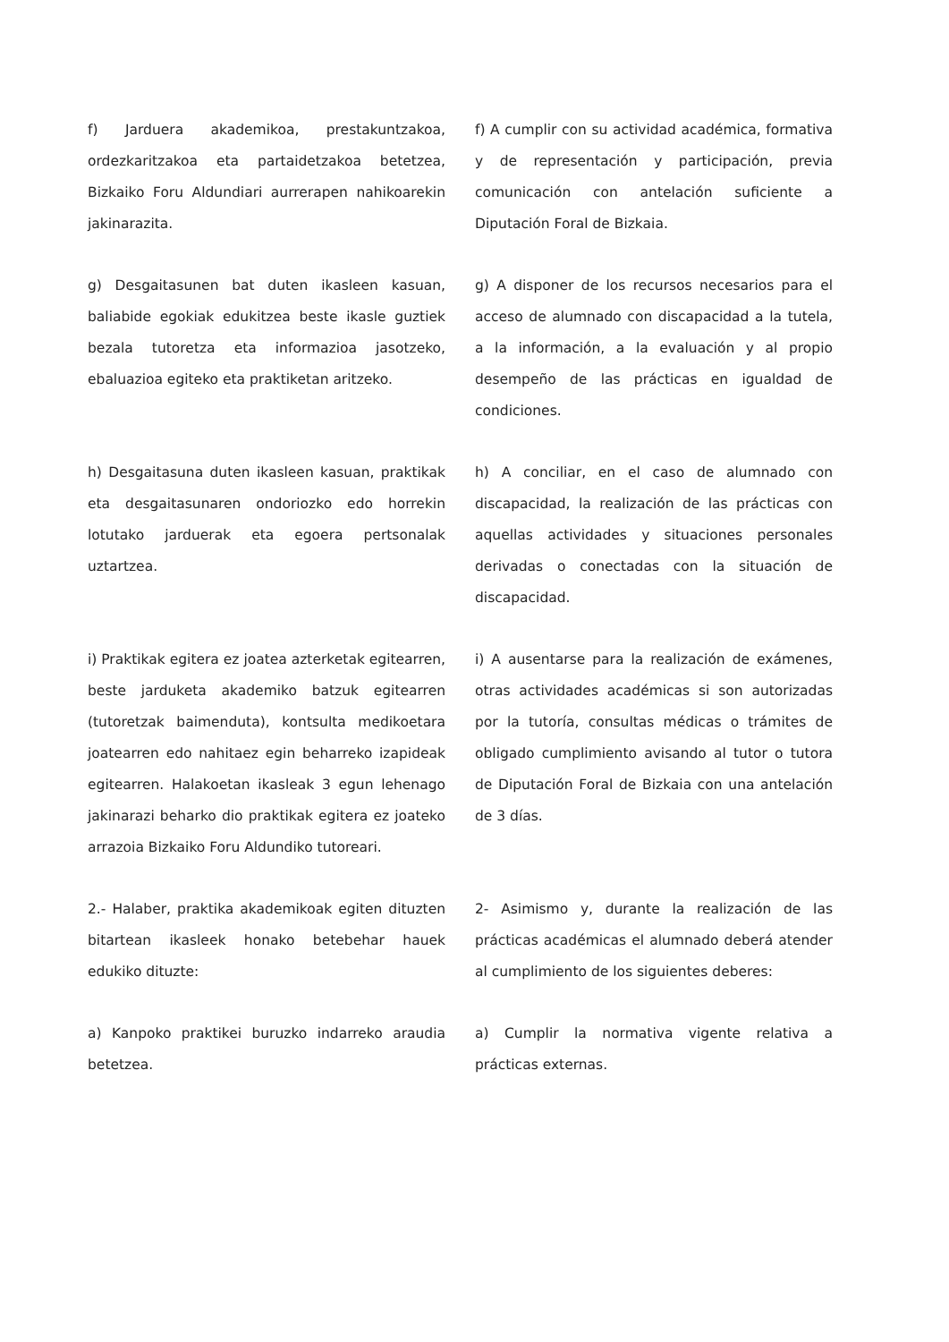f) Jarduera akademikoa, prestakuntzakoa, ordezkaritzakoa eta partaidetzakoa betetzea, Bizkaiko Foru Aldundiari aurrerapen nahikoarekin jakinarazita.
f) A cumplir con su actividad académica, formativa y de representación y participación, previa comunicación con antelación suficiente a Diputación Foral de Bizkaia.
g) Desgaitasunen bat duten ikasleen kasuan, baliabide egokiak edukitzea beste ikasle guztiek bezala tutoretza eta informazioa jasotzeko, ebaluazioa egiteko eta praktiketan aritzeko.
g) A disponer de los recursos necesarios para el acceso de alumnado con discapacidad a la tutela, a la información, a la evaluación y al propio desempeño de las prácticas en igualdad de condiciones.
h) Desgaitasuna duten ikasleen kasuan, praktikak eta desgaitasunaren ondoriozko edo horrekin lotutako jarduerak eta egoera pertsonalak uztartzea.
h) A conciliar, en el caso de alumnado con discapacidad, la realización de las prácticas con aquellas actividades y situaciones personales derivadas o conectadas con la situación de discapacidad.
i) Praktikak egitera ez joatea azterketak egitearren, beste jarduketa akademiko batzuk egitearren (tutoretzak baimenduta), kontsulta medikoetara joatearren edo nahitaez egin beharreko izapideak egitearren. Halakoetan ikasleak 3 egun lehenago jakinarazi beharko dio praktikak egitera ez joateko arrazoia Bizkaiko Foru Aldundiko tutoreari.
i) A ausentarse para la realización de exámenes, otras actividades académicas si son autorizadas por la tutoría, consultas médicas o trámites de obligado cumplimiento avisando al tutor o tutora de Diputación Foral de Bizkaia con una antelación de 3 días.
2.- Halaber, praktika akademikoak egiten dituzten bitartean ikasleek honako betebehar hauek edukiko dituzte:
2- Asimismo y, durante la realización de las prácticas académicas el alumnado deberá atender al cumplimiento de los siguientes deberes:
a) Kanpoko praktikei buruzko indarreko araudia betetzea.
a) Cumplir la normativa vigente relativa a prácticas externas.